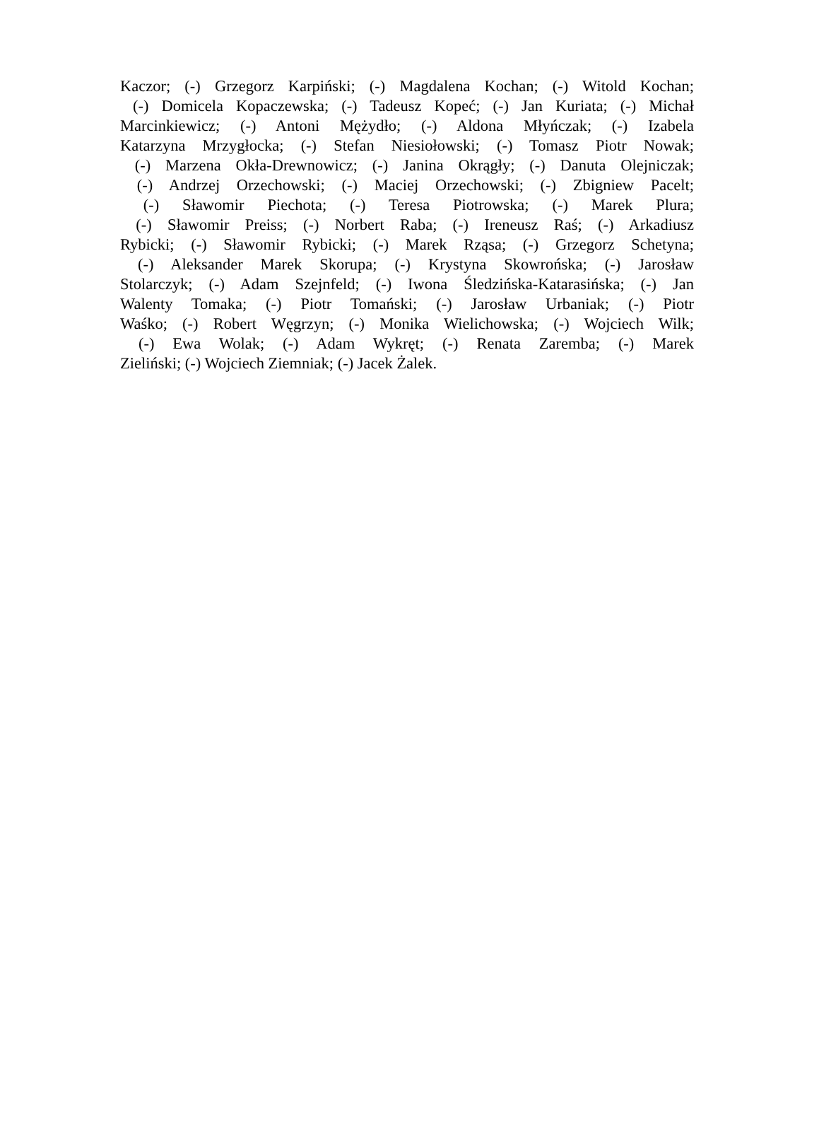Kaczor; (-) Grzegorz Karpiński; (-) Magdalena Kochan; (-) Witold Kochan;
(-) Domicela Kopaczewska; (-) Tadeusz Kopeć; (-) Jan Kuriata; (-) Michał
Marcinkiewicz; (-) Antoni Mężydło; (-) Aldona Młyńczak; (-) Izabela
Katarzyna Mrzygłocka; (-) Stefan Niesiołowski; (-) Tomasz Piotr Nowak;
(-) Marzena Okła-Drewnowicz; (-) Janina Okrągły; (-) Danuta Olejniczak;
(-) Andrzej Orzechowski; (-) Maciej Orzechowski; (-) Zbigniew Pacelt;
(-) Sławomir Piechota; (-) Teresa Piotrowska; (-) Marek Plura;
(-) Sławomir Preiss; (-) Norbert Raba; (-) Ireneusz Raś; (-) Arkadiusz
Rybicki; (-) Sławomir Rybicki; (-) Marek Rząsa; (-) Grzegorz Schetyna;
(-) Aleksander Marek Skorupa; (-) Krystyna Skowrońska; (-) Jarosław
Stolarczyk; (-) Adam Szejnfeld; (-) Iwona Śledzińska-Katarasińska; (-) Jan
Walenty Tomaka; (-) Piotr Tomański; (-) Jarosław Urbaniak; (-) Piotr
Waśko; (-) Robert Węgrzyn; (-) Monika Wielichowska; (-) Wojciech Wilk;
(-) Ewa Wolak; (-) Adam Wykręt; (-) Renata Zaremba; (-) Marek
Zieliński; (-) Wojciech Ziemniak; (-) Jacek Żalek.